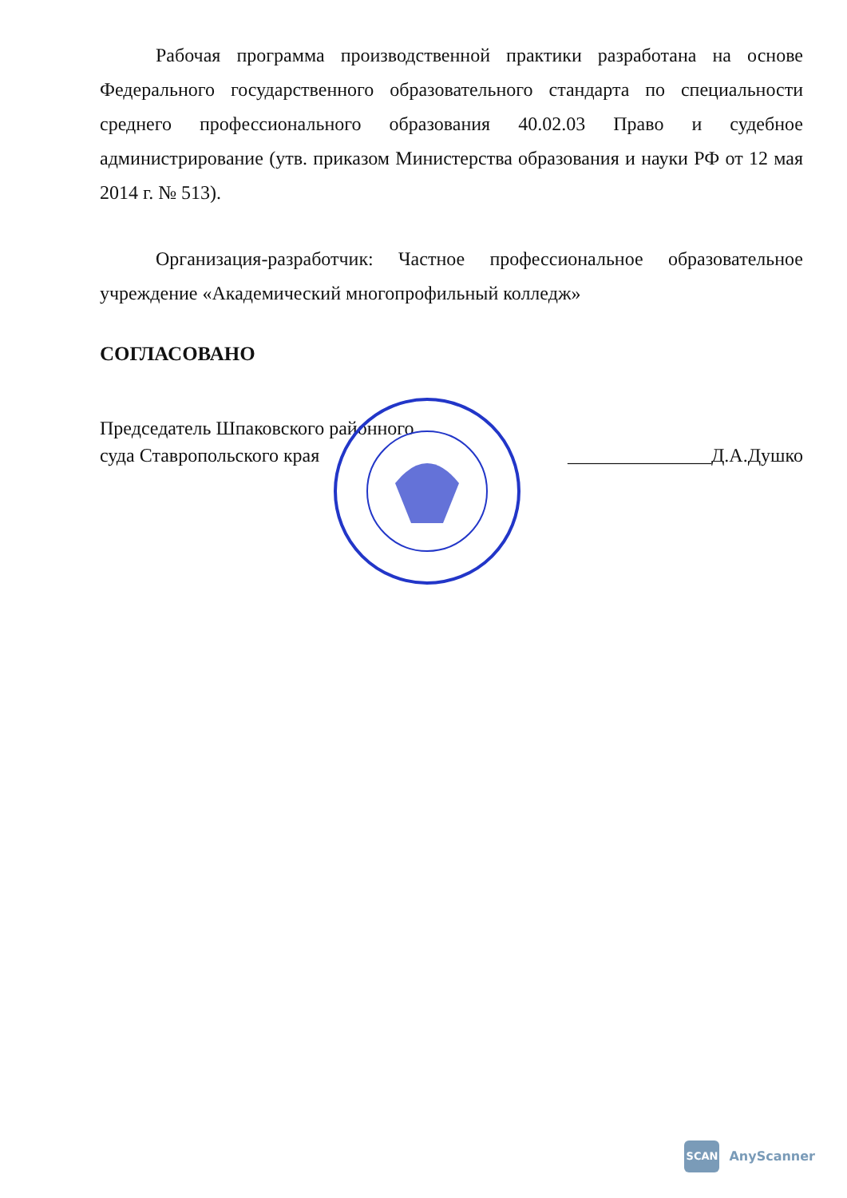Рабочая программа производственной практики разработана на основе Федерального государственного образовательного стандарта по специальности среднего профессионального образования 40.02.03 Право и судебное администрирование (утв. приказом Министерства образования и науки РФ от 12 мая 2014 г. № 513).
Организация-разработчик: Частное профессиональное образовательное учреждение «Академический многопрофильный колледж»
СОГЛАСОВАНО
Председатель Шпаковского районного
суда Ставропольского края
_______________Д.А.Душко
SCAN
AnyScanner